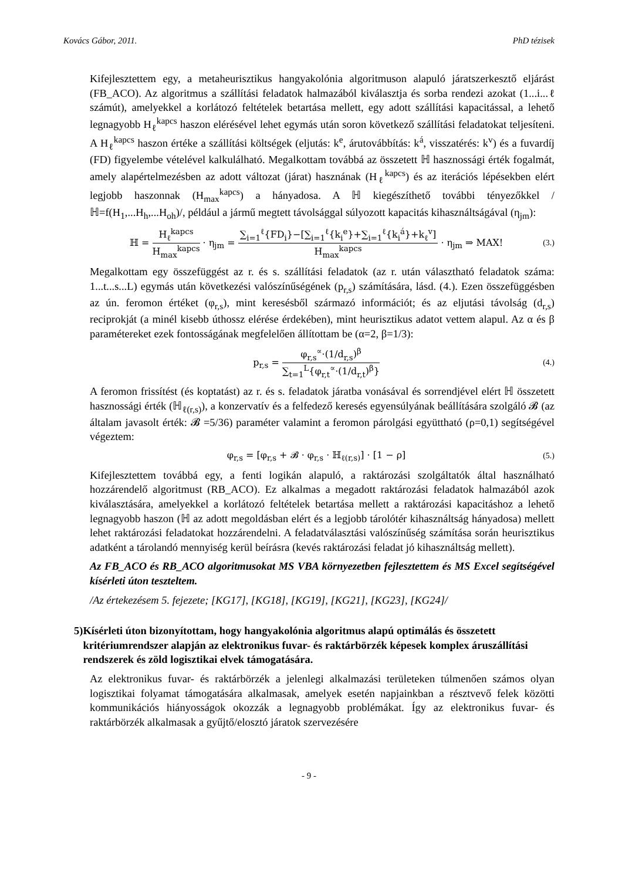Kovács Gábor, 2011. PhD tézisek
Kifejlesztettem egy, a metaheurisztikus hangyakolónia algoritmuson alapuló járatszerkesztő eljárást (FB_ACO). Az algoritmus a szállítási feladatok halmazából kiválasztja és sorba rendezi azokat (1...i...ℓ számút), amelyekkel a korlátozó feltételek betartása mellett, egy adott szállítási kapacitással, a lehető legnagyobb H<sub>ℓ</sub><sup>kapcs</sup> haszon elérésével lehet egymás után soron következő szállítási feladatokat teljesíteni. A H<sub>ℓ</sub><sup>kapcs</sup> haszon értéke a szállítási költségek (eljutás: k<sup>e</sup>, árutovábbítás: k<sup>á</sup>, visszatérés: k<sup>v</sup>) és a fuvardíj (FD) figyelembe vételével kalkulálható. Megalkottam továbbá az összetett ℍ hasznossági érték fogalmát, amely alapértelmezésben az adott változat (járat) hasznának (H<sub>ℓ</sub><sup>kapcs</sup>) és az iterációs lépésekben elért legjobb haszonnak (H<sub>max</sub><sup>kapcs</sup>) a hányadosa. A ℍ kiegészíthető további tényezőkkel /ℍ=f(H<sub>1</sub>,...H<sub>h</sub>,...H<sub>oh</sub>)/, például a jármű megtett távolsággal súlyozott kapacitás kihasználtságával (η<sub>jm</sub>):
ℍ = H<sub>ℓ</sub><sup>kapcs</sup> H<sub>max</sub><sup>kapcs</sup> · η<sub>jm</sub> = ∑<sub>i=1</sub><sup>ℓ</sup>{FD<sub>i</sub>}−[∑<sub>i=1</sub><sup>ℓ</sup>{k<sub>i</sub><sup>e</sup>}+∑<sub>i=1</sub><sup>ℓ</sup>{k<sub>i</sub><sup>á</sup>}+k<sub>ℓ</sub><sup>v</sup>] H<sub>max</sub><sup>kapcs</sup> · η<sub>jm</sub> ⇒ MAX!
(3.)
Megalkottam egy összefüggést az r. és s. szállítási feladatok (az r. után választható feladatok száma: 1...t...s...L) egymás után következési valószínűségének (p<sub>r,s</sub>) számítására, lásd. (4.). Ezen összefüggésben az ún. feromon értéket (φ<sub>r,s</sub>), mint keresésből származó információt; és az eljutási távolság (d<sub>r,s</sub>) reciprokját (a minél kisebb úthossz elérése érdekében), mint heurisztikus adatot vettem alapul. Az α és β paramétereket ezek fontosságának megfelelően állítottam be (α=2, β=1/3):
p<sub>r,s</sub> = φ<sub>r,s</sub><sup>∝</sup>·(1/d<sub>r,s</sub>)<sup>β</sup> ∑<sub>t=1</sub><sup>L</sup>{φ<sub>r,t</sub><sup>∝</sup>·(1/d<sub>r,t</sub>)<sup>β</sup>}
(4.)
A feromon frissítést (és koptatást) az r. és s. feladatok járatba vonásával és sorrendjével elért ℍ összetett hasznossági érték (ℍ<sub>ℓ(r,s)</sub>), a konzervatív és a felfedező keresés egyensúlyának beállítására szolgáló 𝓑 (az általam javasolt érték: 𝓑 =5/36) paraméter valamint a feromon párolgási együttható (ρ=0,1) segítségével végeztem:
φ<sub>r,s</sub> = [φ<sub>r,s</sub> + 𝓑 · φ<sub>r,s</sub> · ℍ<sub>ℓ(r,s)</sub>] · [1 − ρ]
(5.)
Kifejlesztettem továbbá egy, a fenti logikán alapuló, a raktározási szolgáltatók által használható hozzárendelő algoritmust (RB_ACO). Ez alkalmas a megadott raktározási feladatok halmazából azok kiválasztására, amelyekkel a korlátozó feltételek betartása mellett a raktározási kapacitáshoz a lehető legnagyobb haszon (ℍ az adott megoldásban elért és a legjobb tárolótér kihasználtság hányadosa) mellett lehet raktározási feladatokat hozzárendelni. A feladatválasztási valószínűség számítása során heurisztikus adatként a tárolandó mennyiség kerül beírásra (kevés raktározási feladat jó kihasználtság mellett).
Az FB_ACO és RB_ACO algoritmusokat MS VBA környezetben fejlesztettem és MS Excel segítségével kísérleti úton teszteltem.
/Az értekezésem 5. fejezete; [KG17], [KG18], [KG19], [KG21], [KG23], [KG24]/
5) Kísérleti úton bizonyítottam, hogy hangyakolónia algoritmus alapú optimálás és összetett kritériumrendszer alapján az elektronikus fuvar- és raktárbörzék képesek komplex áruszállítási rendszerek és zöld logisztikai elvek támogatására.
Az elektronikus fuvar- és raktárbörzék a jelenlegi alkalmazási területeken túlmenően számos olyan logisztikai folyamat támogatására alkalmasak, amelyek esetén napjainkban a résztvevő felek közötti kommunikációs hiányosságok okozzák a legnagyobb problémákat. Így az elektronikus fuvar- és raktárbörzék alkalmasak a gyűjtő/elosztó járatok szervezésére
- 9 -